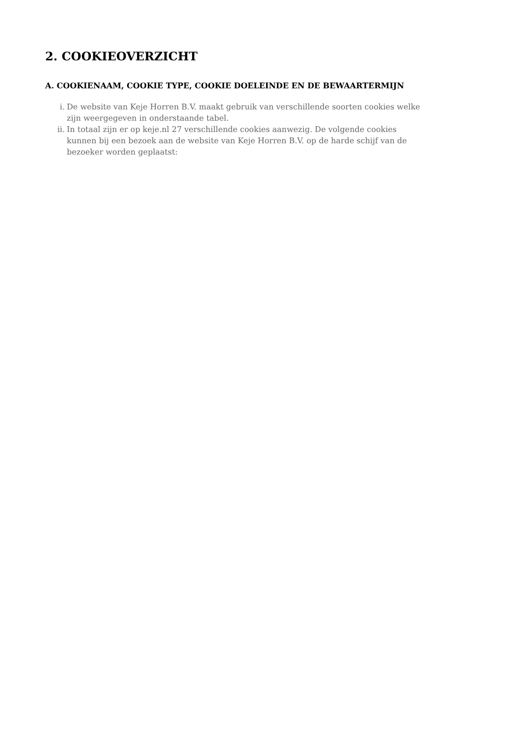2. COOKIEOVERZICHT
A. COOKIENAAM, COOKIE TYPE, COOKIE DOELEINDE EN DE BEWAARTERMIJN
i. De website van Keje Horren B.V. maakt gebruik van verschillende soorten cookies welke zijn weergegeven in onderstaande tabel.
ii. In totaal zijn er op keje.nl 27 verschillende cookies aanwezig. De volgende cookies kunnen bij een bezoek aan de website van Keje Horren B.V. op de harde schijf van de bezoeker worden geplaatst: